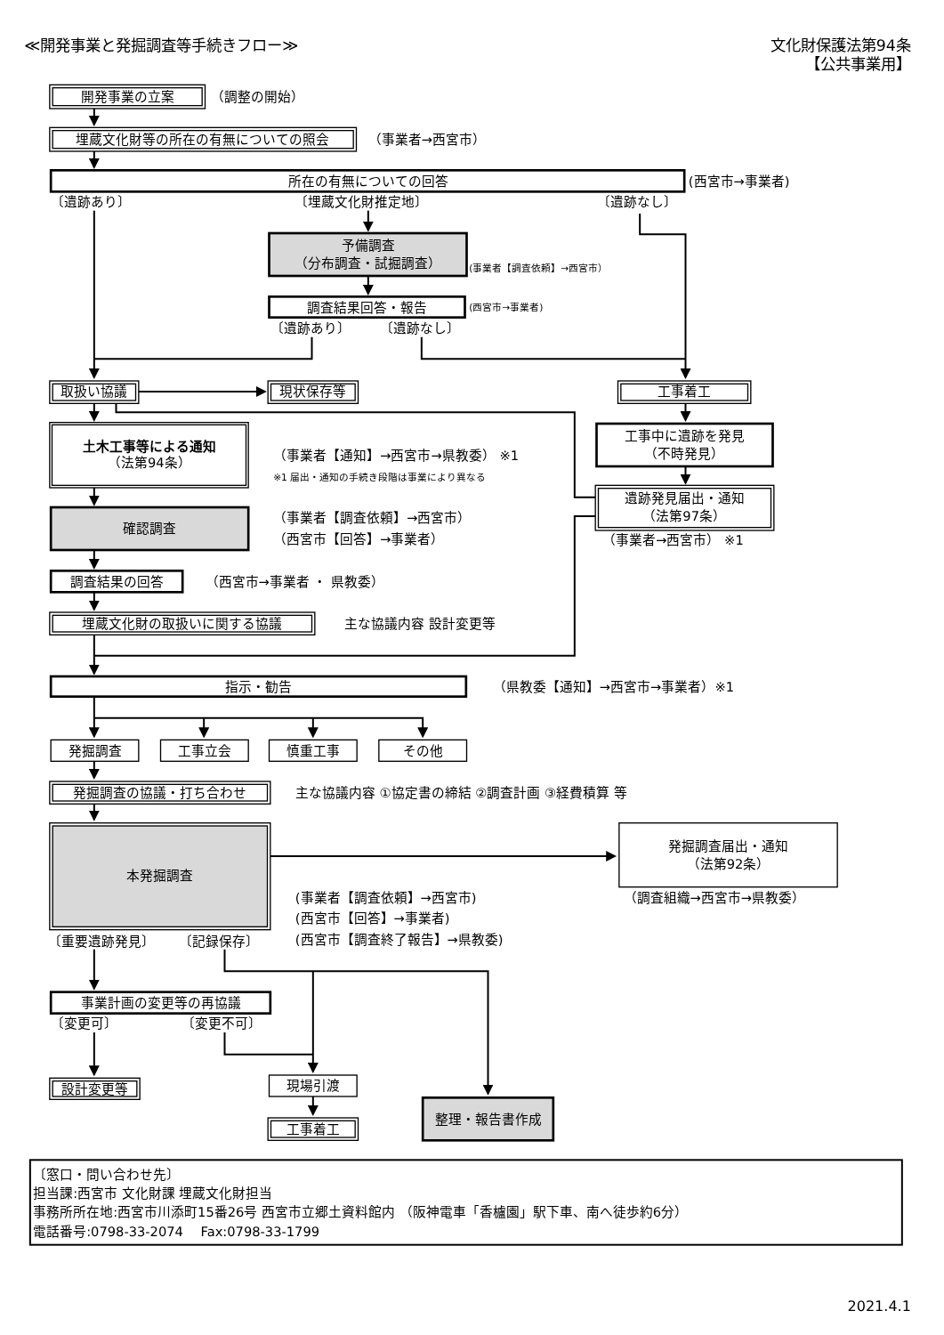≪開発事業と発掘調査等手続きフロー≫
文化財保護法第94条
【公共事業用】
開発事業の立案
（調整の開始）
埋蔵文化財等の所在の有無についての照会
（事業者→西宮市）
所在の有無についての回答
(西宮市→事業者)
〔遺跡あり〕
〔埋蔵文化財推定地〕
〔遺跡なし〕
予備調査
（分布調査・試掘調査）
(事業者【調査依頼】→西宮市）
調査結果回答・報告
(西宮市→事業者)
〔遺跡あり〕
〔遺跡なし〕
取扱い協議
現状保存等
工事着工
土木工事等による通知
（法第94条）
（事業者【通知】→西宮市→県教委） ※1
※1 届出・通知の手続き段階は事業により異なる
工事中に遺跡を発見
（不時発見）
遺跡発見届出・通知
（法第97条）
（事業者→西宮市） ※1
確認調査
（事業者【調査依頼】→西宮市）
（西宮市【回答】→事業者）
調査結果の回答
（西宮市→事業者 ・ 県教委）
埋蔵文化財の取扱いに関する協議
主な協議内容 設計変更等
指示・勧告
（県教委【通知】→西宮市→事業者）※1
発掘調査
工事立会
慎重工事
その他
発掘調査の協議・打ち合わせ
主な協議内容 ①協定書の締結 ②調査計画 ③経費積算 等
本発掘調査
発掘調査届出・通知
（法第92条）
(事業者【調査依頼】→西宮市)
（調査組織→西宮市→県教委）
(西宮市【回答】→事業者)
(西宮市【調査終了報告】→県教委)
〔重要遺跡発見〕
〔記録保存〕
事業計画の変更等の再協議
〔変更可〕
〔変更不可〕
設計変更等
現場引渡
工事着工
整理・報告書作成
〔窓口・問い合わせ先〕
担当課:西宮市 文化財課 埋蔵文化財担当
事務所所在地:西宮市川添町15番26号 西宮市立郷土資料館内 （阪神電車「香櫨園」駅下車、南へ徒歩約6分）
電話番号:0798-33-2074　 Fax:0798-33-1799
2021.4.1